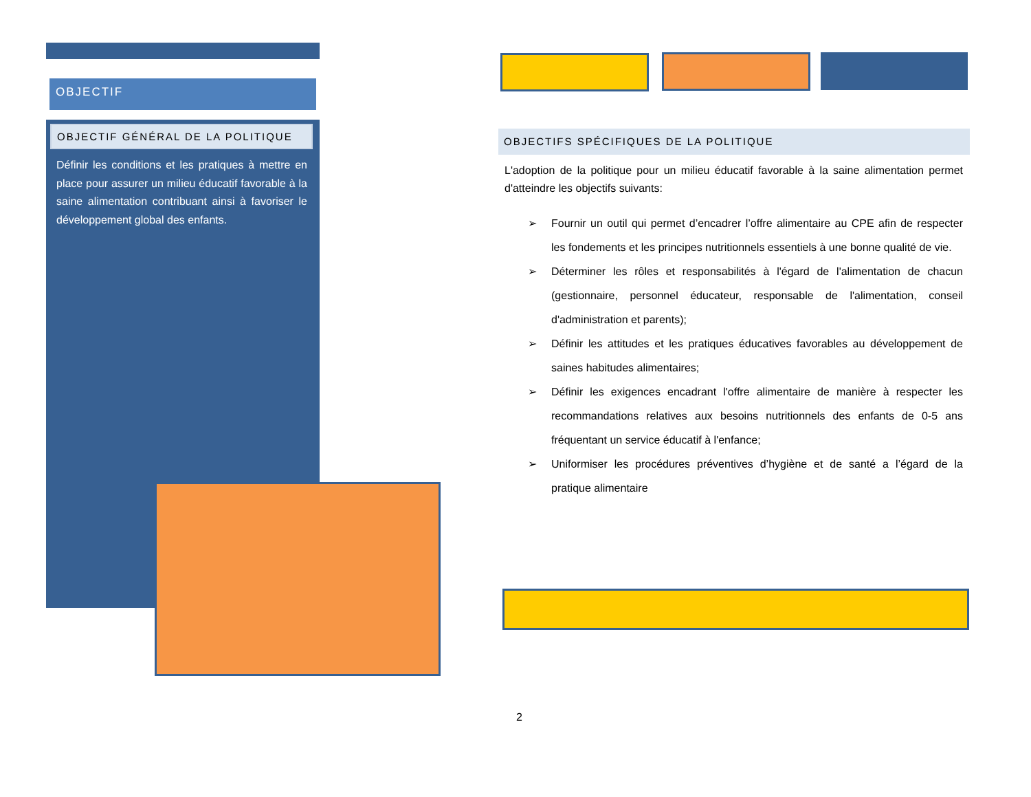OBJECTIF
OBJECTIF GÉNÉRAL DE LA POLITIQUE
Définir les conditions et les pratiques à mettre en place pour assurer un milieu éducatif favorable à la saine alimentation contribuant ainsi à favoriser le développement global des enfants.
OBJECTIFS SPÉCIFIQUES DE LA POLITIQUE
L'adoption de la politique pour un milieu éducatif favorable à la saine alimentation permet d'atteindre les objectifs suivants:
➢ Fournir un outil qui permet d’encadrer l’offre alimentaire au CPE afin de respecter les fondements et les principes nutritionnels essentiels à une bonne qualité de vie.
➢ Déterminer les rôles et responsabilités à l'égard de l'alimentation de chacun (gestionnaire, personnel éducateur, responsable de l'alimentation, conseil d'administration et parents);
➢ Définir les attitudes et les pratiques éducatives favorables au développement de saines habitudes alimentaires;
➢ Définir les exigences encadrant l'offre alimentaire de manière à respecter les recommandations relatives aux besoins nutritionnels des enfants de 0-5 ans fréquentant un service éducatif à l'enfance;
➢ Uniformiser les procédures préventives d’hygiène et de santé a l’égard de la pratique alimentaire
2